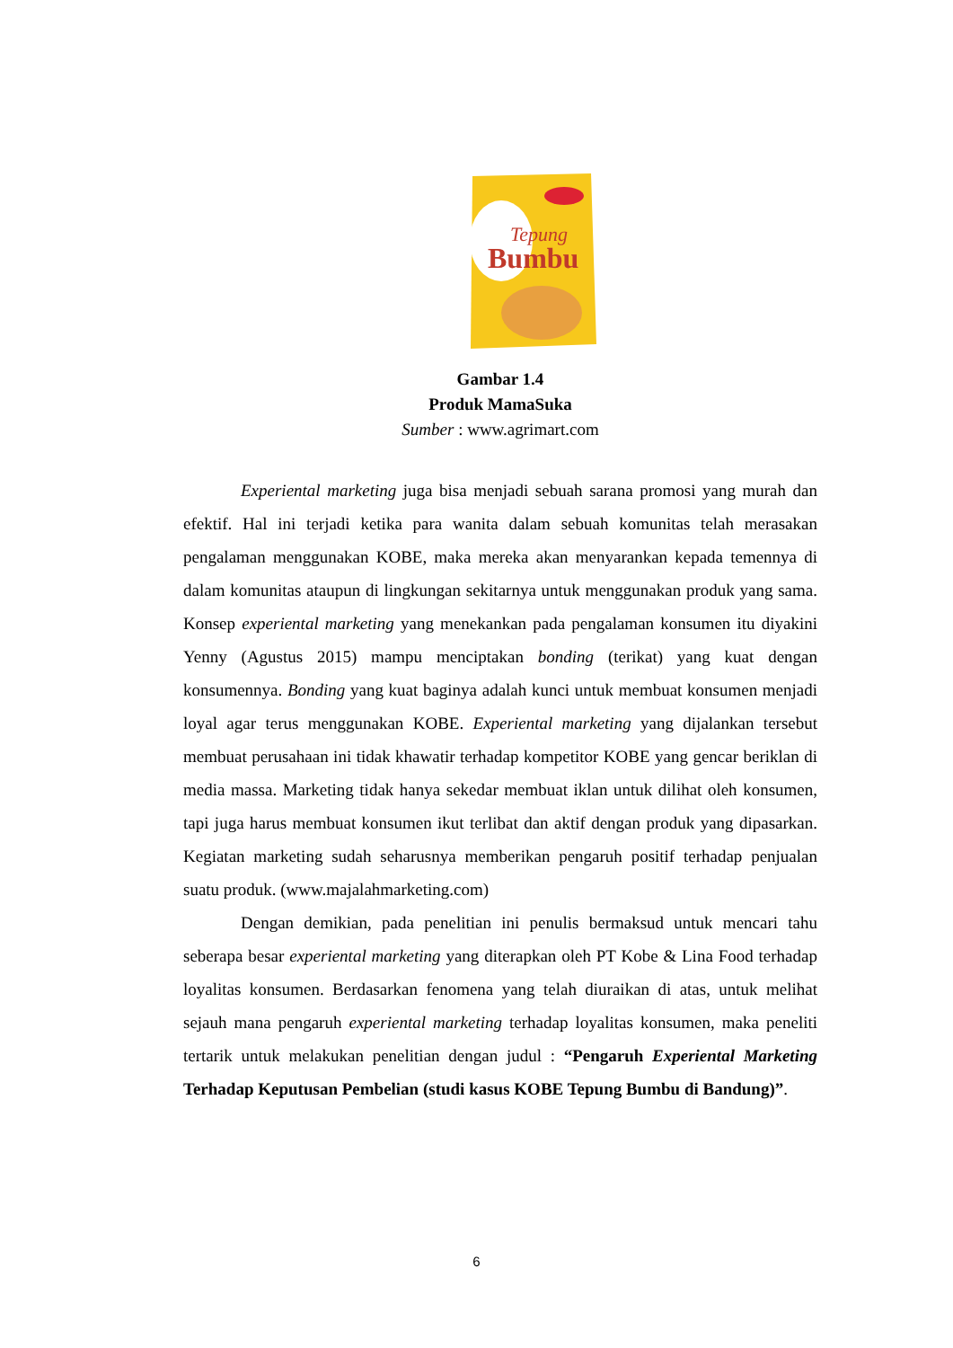Tepung
Bumbu
Gambar 1.4
Produk MamaSuka
Sumber : www.agrimart.com
Experiental marketing juga bisa menjadi sebuah sarana promosi yang murah dan efektif. Hal ini terjadi ketika para wanita dalam sebuah komunitas telah merasakan pengalaman menggunakan KOBE, maka mereka akan menyarankan kepada temennya di dalam komunitas ataupun di lingkungan sekitarnya untuk menggunakan produk yang sama. Konsep experiental marketing yang menekankan pada pengalaman konsumen itu diyakini Yenny (Agustus 2015) mampu menciptakan bonding (terikat) yang kuat dengan konsumennya. Bonding yang kuat baginya adalah kunci untuk membuat konsumen menjadi loyal agar terus menggunakan KOBE. Experiental marketing yang dijalankan tersebut membuat perusahaan ini tidak khawatir terhadap kompetitor KOBE yang gencar beriklan di media massa. Marketing tidak hanya sekedar membuat iklan untuk dilihat oleh konsumen, tapi juga harus membuat konsumen ikut terlibat dan aktif dengan produk yang dipasarkan. Kegiatan marketing sudah seharusnya memberikan pengaruh positif terhadap penjualan suatu produk. (www.majalahmarketing.com)
Dengan demikian, pada penelitian ini penulis bermaksud untuk mencari tahu seberapa besar experiental marketing yang diterapkan oleh PT Kobe & Lina Food terhadap loyalitas konsumen. Berdasarkan fenomena yang telah diuraikan di atas, untuk melihat sejauh mana pengaruh experiental marketing terhadap loyalitas konsumen, maka peneliti tertarik untuk melakukan penelitian dengan judul : “Pengaruh Experiental Marketing Terhadap Keputusan Pembelian (studi kasus KOBE Tepung Bumbu di Bandung)”.
6